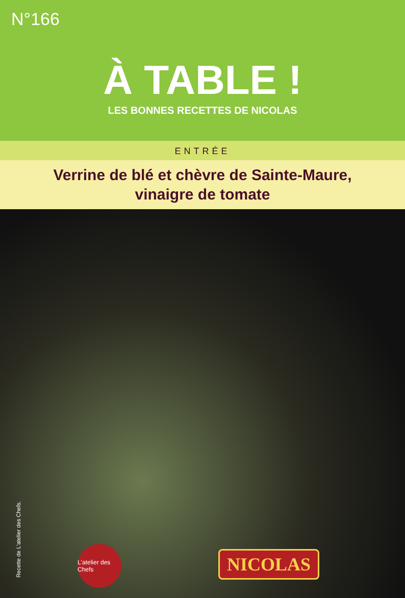N°166
À TABLE !
LES BONNES RECETTES DE NICOLAS
ENTRÉE
Verrine de blé et chèvre de Sainte-Maure,
vinaigre de tomate
Recette de L'atelier des Chefs.
L'atelier des Chefs
NICOLAS